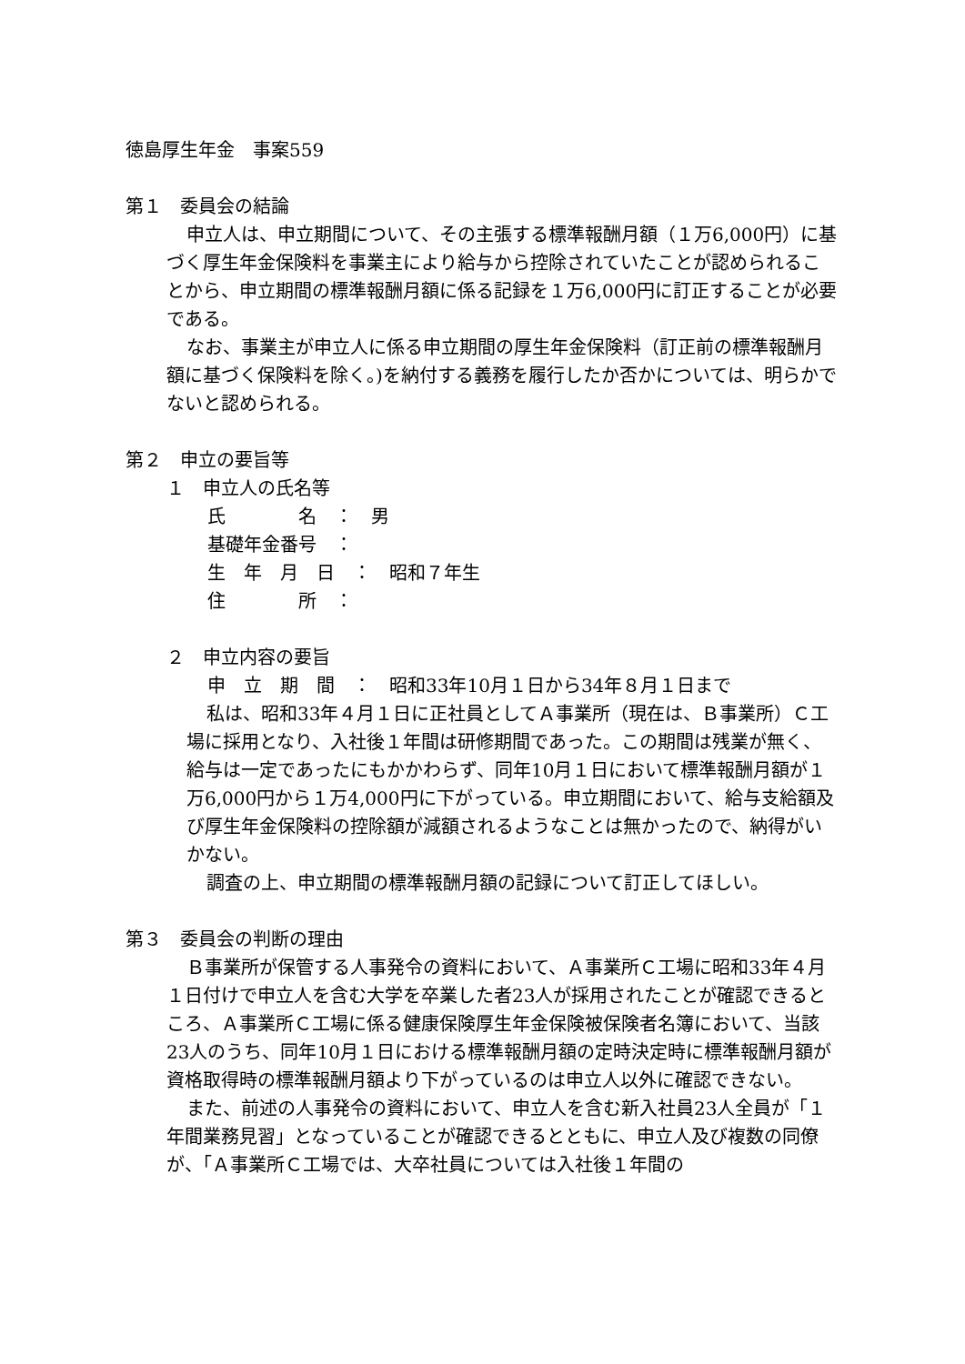徳島厚生年金　事案559
第１　委員会の結論
申立人は、申立期間について、その主張する標準報酬月額（１万6,000円）に基づく厚生年金保険料を事業主により給与から控除されていたことが認められることから、申立期間の標準報酬月額に係る記録を１万6,000円に訂正することが必要である。
なお、事業主が申立人に係る申立期間の厚生年金保険料（訂正前の標準報酬月額に基づく保険料を除く。)を納付する義務を履行したか否かについては、明らかでないと認められる。
第２　申立の要旨等
１　申立人の氏名等
氏　　　　名　：　男
基礎年金番号　：
生　年　月　日　：　昭和７年生
住　　　　所　：
２　申立内容の要旨
申　立　期　間　：　昭和33年10月１日から34年８月１日まで
私は、昭和33年４月１日に正社員としてＡ事業所（現在は、Ｂ事業所）Ｃ工場に採用となり、入社後１年間は研修期間であった。この期間は残業が無く、給与は一定であったにもかかわらず、同年10月１日において標準報酬月額が１万6,000円から１万4,000円に下がっている。申立期間において、給与支給額及び厚生年金保険料の控除額が減額されるようなことは無かったので、納得がいかない。
調査の上、申立期間の標準報酬月額の記録について訂正してほしい。
第３　委員会の判断の理由
Ｂ事業所が保管する人事発令の資料において、Ａ事業所Ｃ工場に昭和33年４月１日付けで申立人を含む大学を卒業した者23人が採用されたことが確認できるところ、Ａ事業所Ｃ工場に係る健康保険厚生年金保険被保険者名簿において、当該23人のうち、同年10月１日における標準報酬月額の定時決定時に標準報酬月額が資格取得時の標準報酬月額より下がっているのは申立人以外に確認できない。
また、前述の人事発令の資料において、申立人を含む新入社員23人全員が「１年間業務見習」となっていることが確認できるとともに、申立人及び複数の同僚が、「Ａ事業所Ｃ工場では、大卒社員については入社後１年間の